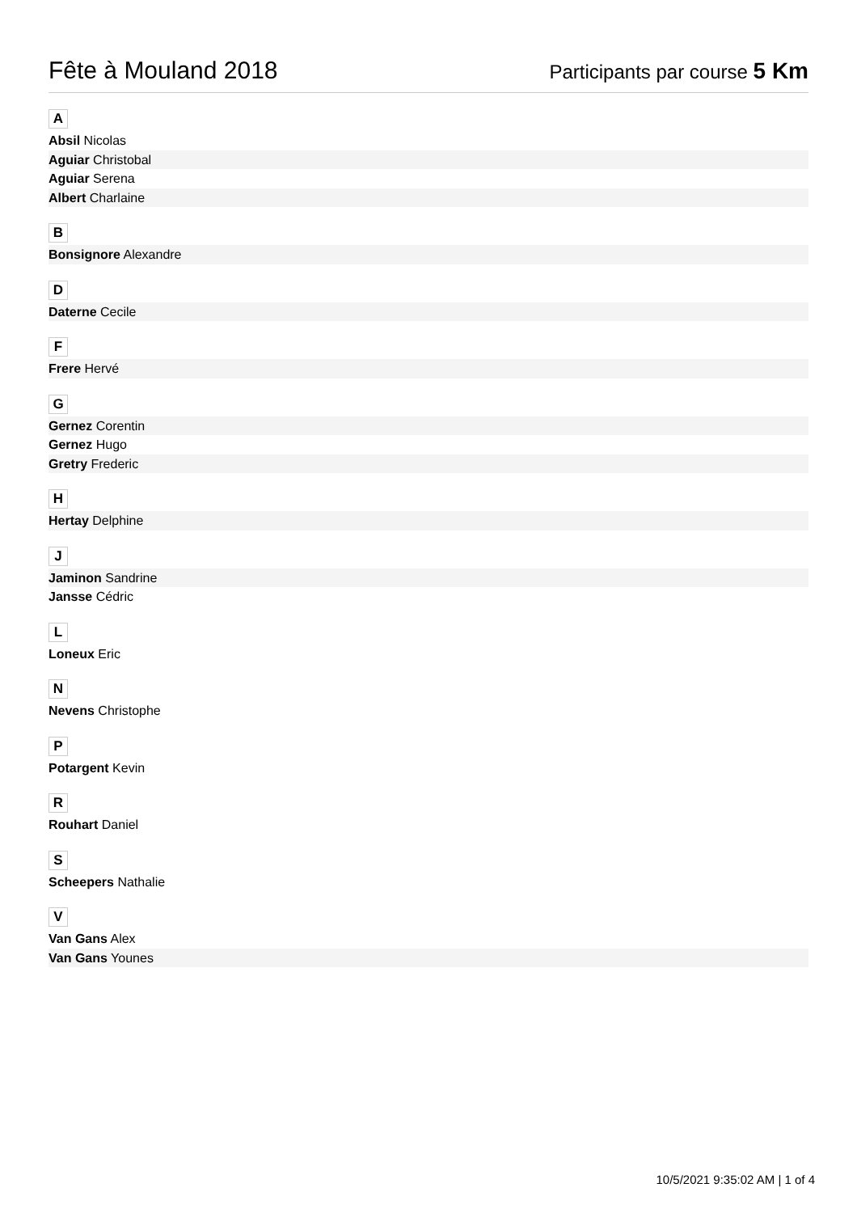Fête à Mouland 2018
Participants par course 5 Km
A
Absil Nicolas
Aguiar Christobal
Aguiar Serena
Albert Charlaine
B
Bonsignore Alexandre
D
Daterne Cecile
F
Frere Hervé
G
Gernez Corentin
Gernez Hugo
Gretry Frederic
H
Hertay Delphine
J
Jaminon Sandrine
Jansse Cédric
L
Loneux Eric
N
Nevens Christophe
P
Potargent Kevin
R
Rouhart Daniel
S
Scheepers Nathalie
V
Van Gans Alex
Van Gans Younes
10/5/2021 9:35:02 AM | 1 of 4